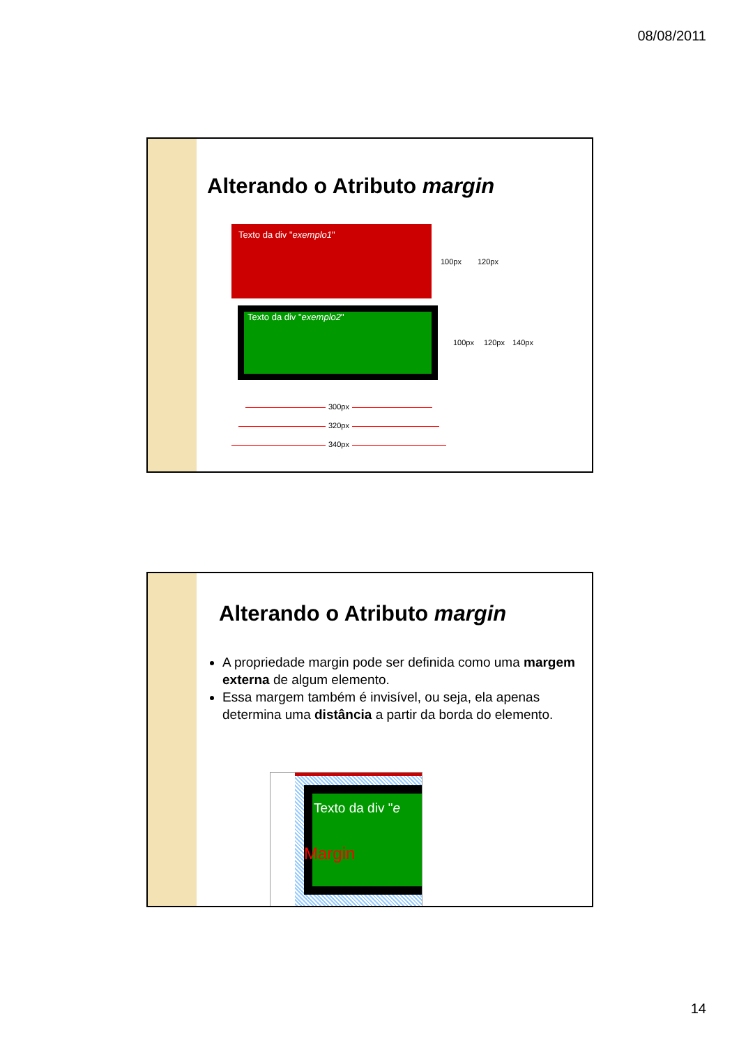08/08/2011
Alterando o Atributo margin
Texto da div "exemplo1"
Texto da div "exemplo2"
100px 120px
100px 120px 140px
300px
320px
340px
Alterando o Atributo margin
A propriedade margin pode ser definida como uma margem externa de algum elemento.
Essa margem também é invisível, ou seja, ela apenas determina uma distância a partir da borda do elemento.
Texto da div "e
Margin
14